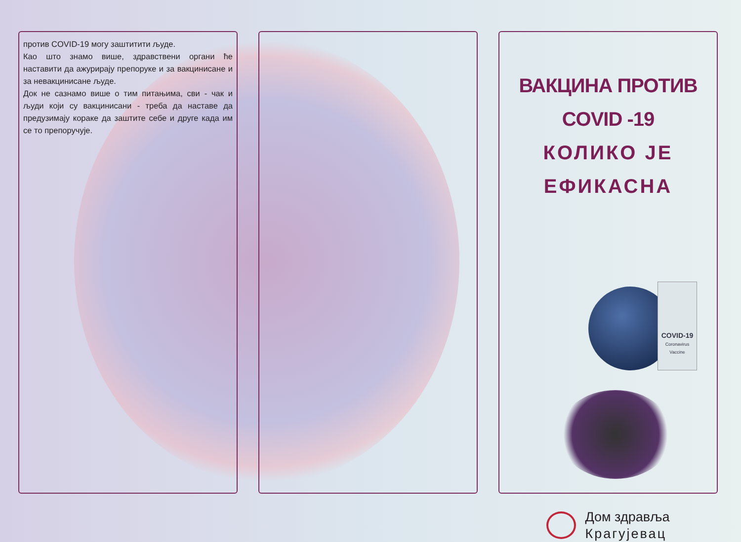против COVID-19 могу заштитити људе.
Као што знамо више, здравствени органи ће наставити да ажурирају препоруке и за вакцинисане и за невакцинисане људе.
Док не сазнамо више о тим питањима, сви - чак и људи који су вакцинисани - треба да наставе да предузимају кораке да заштите себе и друге када им се то препоручује.
ВАКЦИНА ПРОТИВ COVID -19
КОЛИКО ЈЕ ЕФИКАСНА
COVID-19
Coronavirus Vaccine
Дом здравља
Крагујевац